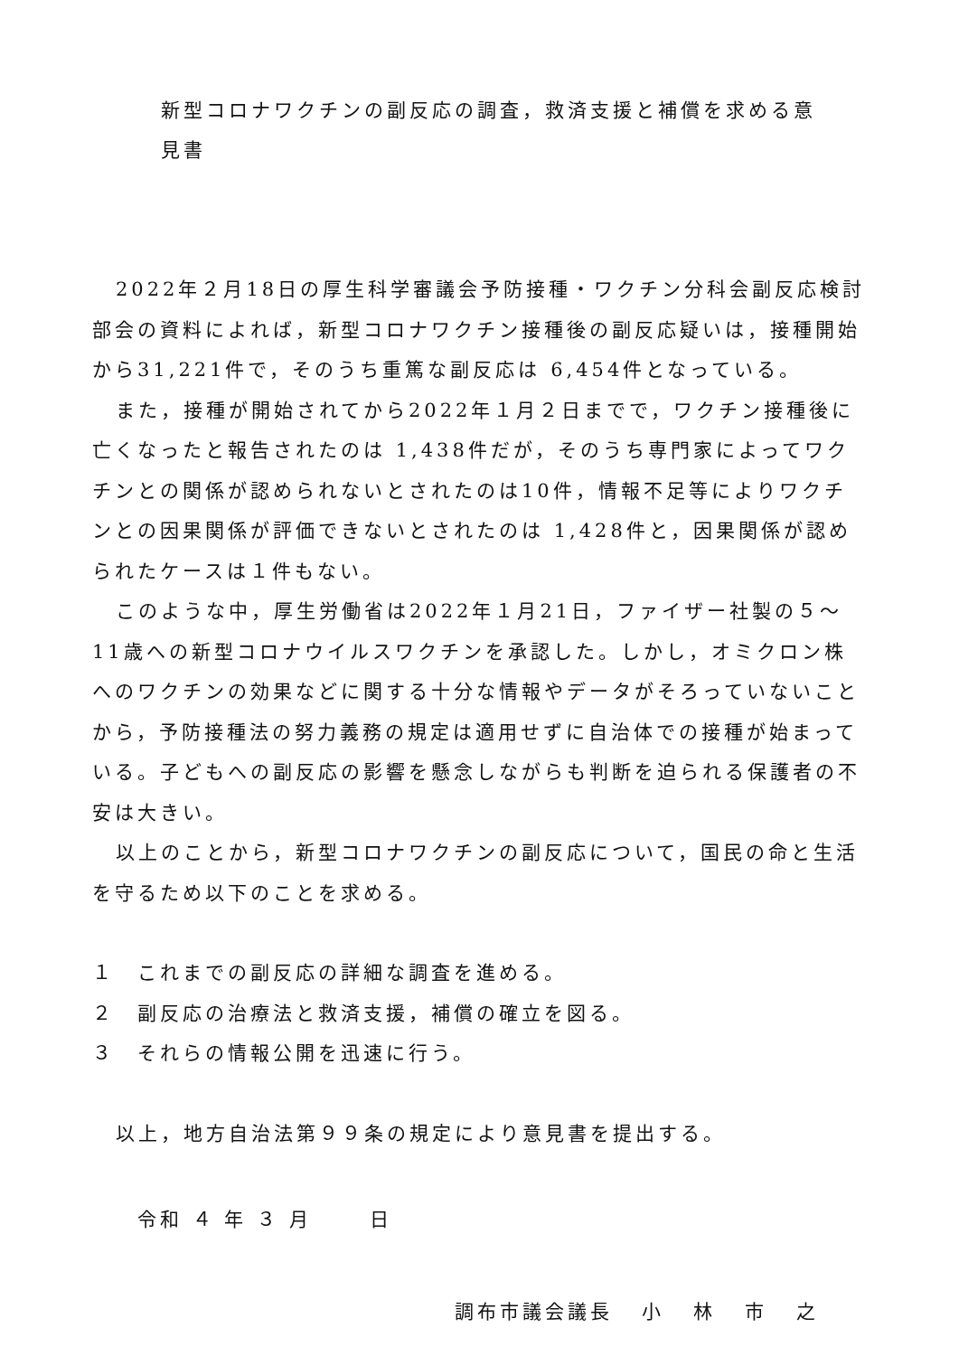新型コロナワクチンの副反応の調査，救済支援と補償を求める意見書
2022年２月18日の厚生科学審議会予防接種・ワクチン分科会副反応検討部会の資料によれば，新型コロナワクチン接種後の副反応疑いは，接種開始から31,221件で，そのうち重篤な副反応は 6,454件となっている。
また，接種が開始されてから2022年１月２日までで，ワクチン接種後に亡くなったと報告されたのは 1,438件だが，そのうち専門家によってワクチンとの関係が認められないとされたのは10件，情報不足等によりワクチンとの因果関係が評価できないとされたのは 1,428件と，因果関係が認められたケースは１件もない。
このような中，厚生労働省は2022年１月21日，ファイザー社製の５～11歳への新型コロナウイルスワクチンを承認した。しかし，オミクロン株へのワクチンの効果などに関する十分な情報やデータがそろっていないことから，予防接種法の努力義務の規定は適用せずに自治体での接種が始まっている。子どもへの副反応の影響を懸念しながらも判断を迫られる保護者の不安は大きい。
以上のことから，新型コロナワクチンの副反応について，国民の命と生活を守るため以下のことを求める。
１ これまでの副反応の詳細な調査を進める。
２ 副反応の治療法と救済支援，補償の確立を図る。
３ それらの情報公開を迅速に行う。
以上，地方自治法第９９条の規定により意見書を提出する。
令和 ４ 年 ３ 月 日
調布市議会議長 小 林 市 之